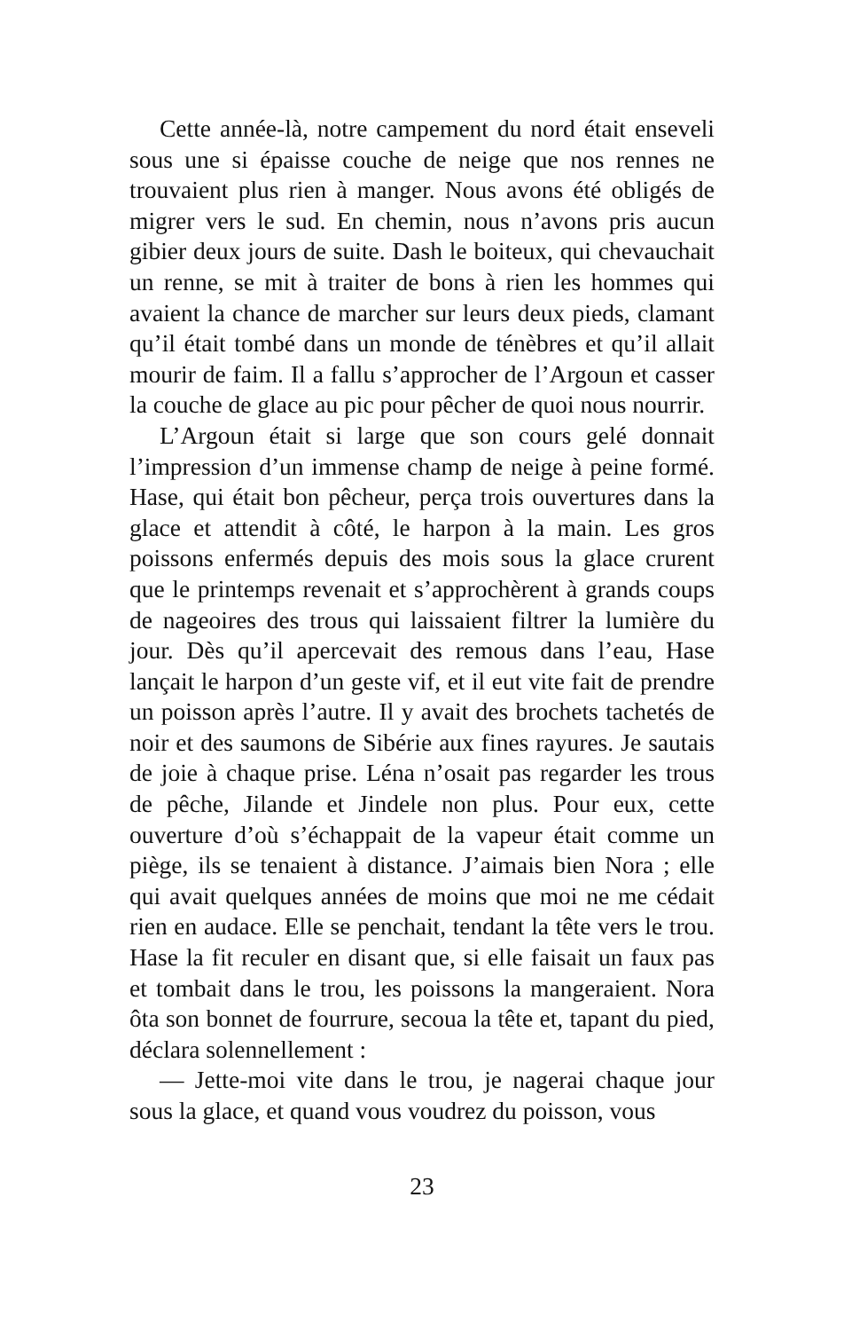Cette année-là, notre campement du nord était enseveli sous une si épaisse couche de neige que nos rennes ne trouvaient plus rien à manger. Nous avons été obligés de migrer vers le sud. En chemin, nous n’avons pris aucun gibier deux jours de suite. Dash le boiteux, qui chevauchait un renne, se mit à traiter de bons à rien les hommes qui avaient la chance de marcher sur leurs deux pieds, clamant qu’il était tombé dans un monde de ténèbres et qu’il allait mourir de faim. Il a fallu s’approcher de l’Argoun et casser la couche de glace au pic pour pêcher de quoi nous nourrir.
L’Argoun était si large que son cours gelé donnait l’impression d’un immense champ de neige à peine formé. Hase, qui était bon pêcheur, perça trois ouvertures dans la glace et attendit à côté, le harpon à la main. Les gros poissons enfermés depuis des mois sous la glace crurent que le printemps revenait et s’approchèrent à grands coups de nageoires des trous qui laissaient filtrer la lumière du jour. Dès qu’il apercevait des remous dans l’eau, Hase lançait le harpon d’un geste vif, et il eut vite fait de prendre un poisson après l’autre. Il y avait des brochets tachetés de noir et des saumons de Sibérie aux fines rayures. Je sautais de joie à chaque prise. Léna n’osait pas regarder les trous de pêche, Jilande et Jindele non plus. Pour eux, cette ouverture d’où s’échappait de la vapeur était comme un piège, ils se tenaient à distance. J’aimais bien Nora ; elle qui avait quelques années de moins que moi ne me cédait rien en audace. Elle se penchait, tendant la tête vers le trou. Hase la fit reculer en disant que, si elle faisait un faux pas et tombait dans le trou, les poissons la mangeraient. Nora ôta son bonnet de fourrure, secoua la tête et, tapant du pied, déclara solennellement :
— Jette-moi vite dans le trou, je nagerai chaque jour sous la glace, et quand vous voudrez du poisson, vous
23